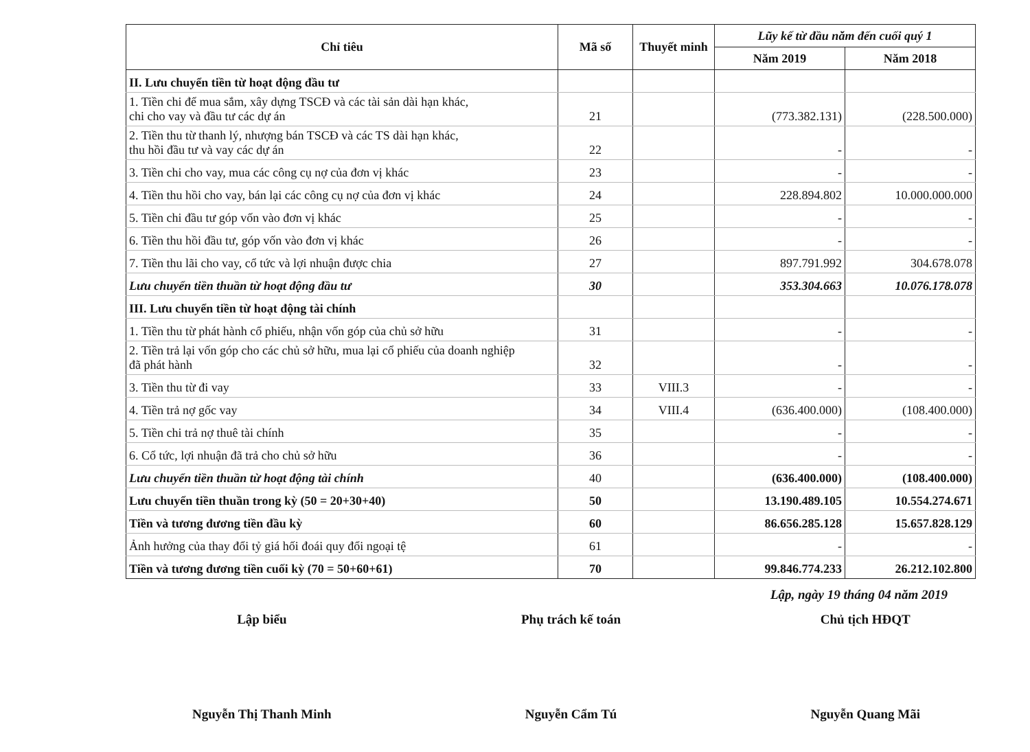| Chỉ tiêu | Mã số | Thuyết minh | Lũy kế từ đầu năm đến cuối quý 1 | |
| --- | --- | --- | --- | --- |
| | | | Năm 2019 | Năm 2018 |
| II. Lưu chuyển tiền từ hoạt động đầu tư | | | | |
| 1. Tiền chi để mua sắm, xây dựng TSCĐ và các tài sản dài hạn khác, chi cho vay và đầu tư các dự án | 21 | | (773.382.131) | (228.500.000) |
| 2. Tiền thu từ thanh lý, nhượng bán TSCĐ và các TS dài hạn khác, thu hồi đầu tư và vay các dự án | 22 | | - | - |
| 3. Tiền chi cho vay, mua các công cụ nợ của đơn vị khác | 23 | | - | - |
| 4. Tiền thu hồi cho vay, bán lại các công cụ nợ của đơn vị khác | 24 | | 228.894.802 | 10.000.000.000 |
| 5. Tiền chi đầu tư góp vốn vào đơn vị khác | 25 | | - | - |
| 6. Tiền thu hồi đầu tư, góp vốn vào đơn vị khác | 26 | | - | - |
| 7. Tiền thu lãi cho vay, cổ tức và lợi nhuận được chia | 27 | | 897.791.992 | 304.678.078 |
| Lưu chuyển tiền thuần từ hoạt động đầu tư | 30 | | 353.304.663 | 10.076.178.078 |
| III. Lưu chuyển tiền từ hoạt động tài chính | | | | |
| 1. Tiền thu từ phát hành cổ phiếu, nhận vốn góp của chủ sở hữu | 31 | | - | - |
| 2. Tiền trả lại vốn góp cho các chủ sở hữu, mua lại cổ phiếu của doanh nghiệp đã phát hành | 32 | | - | - |
| 3. Tiền thu từ đi vay | 33 | VIII.3 | - | - |
| 4. Tiền trả nợ gốc vay | 34 | VIII.4 | (636.400.000) | (108.400.000) |
| 5. Tiền chi trả nợ thuê tài chính | 35 | | - | - |
| 6. Cổ tức, lợi nhuận đã trả cho chủ sở hữu | 36 | | - | - |
| Lưu chuyển tiền thuần từ hoạt động tài chính | 40 | | (636.400.000) | (108.400.000) |
| Lưu chuyển tiền thuần trong kỳ (50 = 20+30+40) | 50 | | 13.190.489.105 | 10.554.274.671 |
| Tiền và tương đương tiền đầu kỳ | 60 | | 86.656.285.128 | 15.657.828.129 |
| Ảnh hưởng của thay đổi tỷ giá hối đoái quy đổi ngoại tệ | 61 | | - | - |
| Tiền và tương đương tiền cuối kỳ (70 = 50+60+61) | 70 | | 99.846.774.233 | 26.212.102.800 |
Lập, ngày 19 tháng 04 năm 2019
Lập biểu
Nguyễn Thị Thanh Minh
Phụ trách kế toán
Nguyễn Cẩm Tú
Chủ tịch HĐQT
Nguyễn Quang Mãi